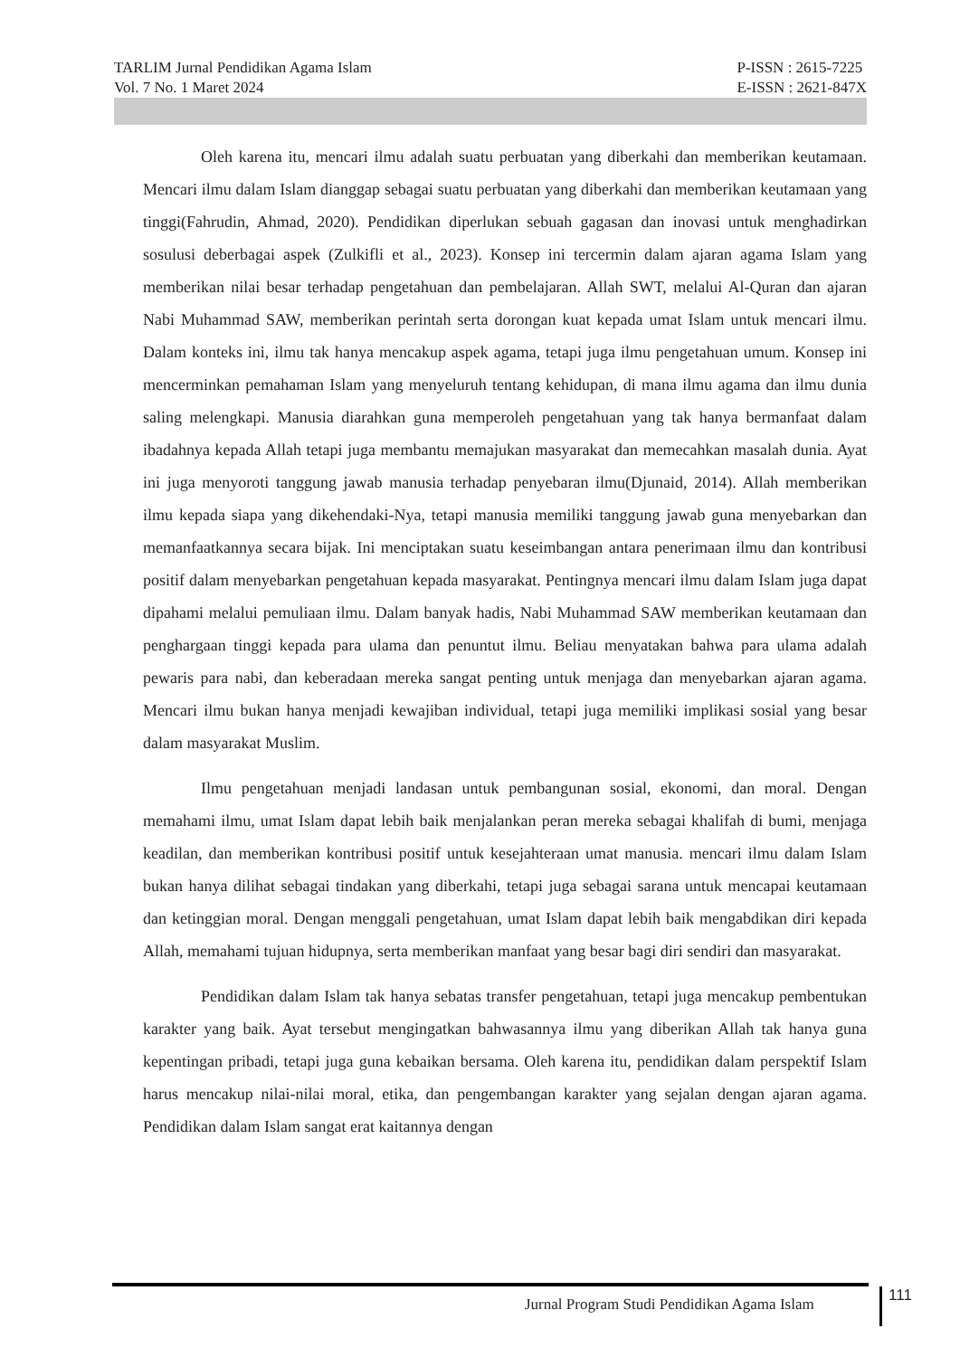TARLIM Jurnal Pendidikan Agama Islam
Vol. 7 No. 1 Maret 2024
P-ISSN : 2615-7225
E-ISSN : 2621-847X
Oleh karena itu, mencari ilmu adalah suatu perbuatan yang diberkahi dan memberikan keutamaan. Mencari ilmu dalam Islam dianggap sebagai suatu perbuatan yang diberkahi dan memberikan keutamaan yang tinggi(Fahrudin, Ahmad, 2020). Pendidikan diperlukan sebuah gagasan dan inovasi untuk menghadirkan sosulusi deberbagai aspek (Zulkifli et al., 2023). Konsep ini tercermin dalam ajaran agama Islam yang memberikan nilai besar terhadap pengetahuan dan pembelajaran. Allah SWT, melalui Al-Quran dan ajaran Nabi Muhammad SAW, memberikan perintah serta dorongan kuat kepada umat Islam untuk mencari ilmu. Dalam konteks ini, ilmu tak hanya mencakup aspek agama, tetapi juga ilmu pengetahuan umum. Konsep ini mencerminkan pemahaman Islam yang menyeluruh tentang kehidupan, di mana ilmu agama dan ilmu dunia saling melengkapi. Manusia diarahkan guna memperoleh pengetahuan yang tak hanya bermanfaat dalam ibadahnya kepada Allah tetapi juga membantu memajukan masyarakat dan memecahkan masalah dunia. Ayat ini juga menyoroti tanggung jawab manusia terhadap penyebaran ilmu(Djunaid, 2014). Allah memberikan ilmu kepada siapa yang dikehendaki-Nya, tetapi manusia memiliki tanggung jawab guna menyebarkan dan memanfaatkannya secara bijak. Ini menciptakan suatu keseimbangan antara penerimaan ilmu dan kontribusi positif dalam menyebarkan pengetahuan kepada masyarakat. Pentingnya mencari ilmu dalam Islam juga dapat dipahami melalui pemuliaan ilmu. Dalam banyak hadis, Nabi Muhammad SAW memberikan keutamaan dan penghargaan tinggi kepada para ulama dan penuntut ilmu. Beliau menyatakan bahwa para ulama adalah pewaris para nabi, dan keberadaan mereka sangat penting untuk menjaga dan menyebarkan ajaran agama. Mencari ilmu bukan hanya menjadi kewajiban individual, tetapi juga memiliki implikasi sosial yang besar dalam masyarakat Muslim.
Ilmu pengetahuan menjadi landasan untuk pembangunan sosial, ekonomi, dan moral. Dengan memahami ilmu, umat Islam dapat lebih baik menjalankan peran mereka sebagai khalifah di bumi, menjaga keadilan, dan memberikan kontribusi positif untuk kesejahteraan umat manusia. mencari ilmu dalam Islam bukan hanya dilihat sebagai tindakan yang diberkahi, tetapi juga sebagai sarana untuk mencapai keutamaan dan ketinggian moral. Dengan menggali pengetahuan, umat Islam dapat lebih baik mengabdikan diri kepada Allah, memahami tujuan hidupnya, serta memberikan manfaat yang besar bagi diri sendiri dan masyarakat.
Pendidikan dalam Islam tak hanya sebatas transfer pengetahuan, tetapi juga mencakup pembentukan karakter yang baik. Ayat tersebut mengingatkan bahwasannya ilmu yang diberikan Allah tak hanya guna kepentingan pribadi, tetapi juga guna kebaikan bersama. Oleh karena itu, pendidikan dalam perspektif Islam harus mencakup nilai-nilai moral, etika, dan pengembangan karakter yang sejalan dengan ajaran agama. Pendidikan dalam Islam sangat erat kaitannya dengan
Jurnal Program Studi Pendidikan Agama Islam
111